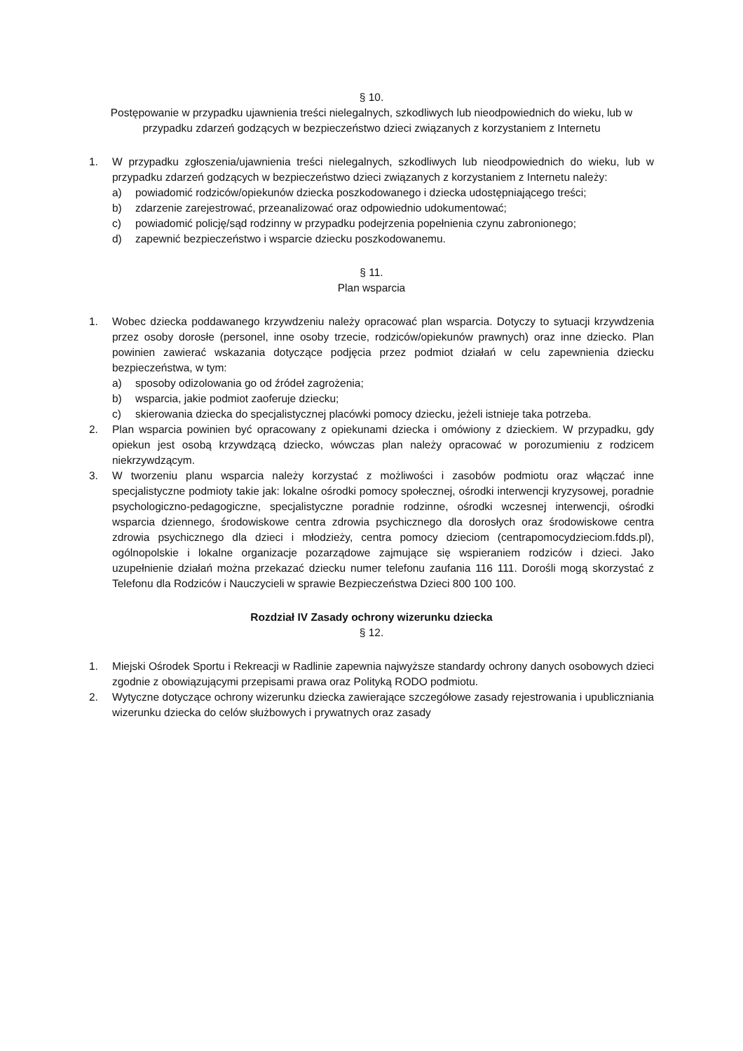§ 10.
Postępowanie w przypadku ujawnienia treści nielegalnych, szkodliwych lub nieodpowiednich do wieku, lub w przypadku zdarzeń godzących w bezpieczeństwo dzieci związanych z korzystaniem z Internetu
1. W przypadku zgłoszenia/ujawnienia treści nielegalnych, szkodliwych lub nieodpowiednich do wieku, lub w przypadku zdarzeń godzących w bezpieczeństwo dzieci związanych z korzystaniem z Internetu należy:
a) powiadomić rodziców/opiekunów dziecka poszkodowanego i dziecka udostępniającego treści;
b) zdarzenie zarejestrować, przeanalizować oraz odpowiednio udokumentować;
c) powiadomić policję/sąd rodzinny w przypadku podejrzenia popełnienia czynu zabronionego;
d) zapewnić bezpieczeństwo i wsparcie dziecku poszkodowanemu.
§ 11.
Plan wsparcia
1. Wobec dziecka poddawanego krzywdzeniu należy opracować plan wsparcia. Dotyczy to sytuacji krzywdzenia przez osoby dorosłe (personel, inne osoby trzecie, rodziców/opiekunów prawnych) oraz inne dziecko. Plan powinien zawierać wskazania dotyczące podjęcia przez podmiot działań w celu zapewnienia dziecku bezpieczeństwa, w tym:
a) sposoby odizolowania go od źródeł zagrożenia;
b) wsparcia, jakie podmiot zaoferuje dziecku;
c) skierowania dziecka do specjalistycznej placówki pomocy dziecku, jeżeli istnieje taka potrzeba.
2. Plan wsparcia powinien być opracowany z opiekunami dziecka i omówiony z dzieckiem. W przypadku, gdy opiekun jest osobą krzywdzącą dziecko, wówczas plan należy opracować w porozumieniu z rodzicem niekrzywdzącym.
3. W tworzeniu planu wsparcia należy korzystać z możliwości i zasobów podmiotu oraz włączać inne specjalistyczne podmioty takie jak: lokalne ośrodki pomocy społecznej, ośrodki interwencji kryzysowej, poradnie psychologiczno-pedagogiczne, specjalistyczne poradnie rodzinne, ośrodki wczesnej interwencji, ośrodki wsparcia dziennego, środowiskowe centra zdrowia psychicznego dla dorosłych oraz środowiskowe centra zdrowia psychicznego dla dzieci i młodzieży, centra pomocy dzieciom (centrapomocydzieciom.fdds.pl), ogólnopolskie i lokalne organizacje pozarządowe zajmujące się wspieraniem rodziców i dzieci. Jako uzupełnienie działań można przekazać dziecku numer telefonu zaufania 116 111. Dorośli mogą skorzystać z Telefonu dla Rodziców i Nauczycieli w sprawie Bezpieczeństwa Dzieci 800 100 100.
Rozdział IV Zasady ochrony wizerunku dziecka
§ 12.
1. Miejski Ośrodek Sportu i Rekreacji w Radlinie zapewnia najwyższe standardy ochrony danych osobowych dzieci zgodnie z obowiązującymi przepisami prawa oraz Polityką RODO podmiotu.
2. Wytyczne dotyczące ochrony wizerunku dziecka zawierające szczegółowe zasady rejestrowania i upubliczniania wizerunku dziecka do celów służbowych i prywatnych oraz zasady